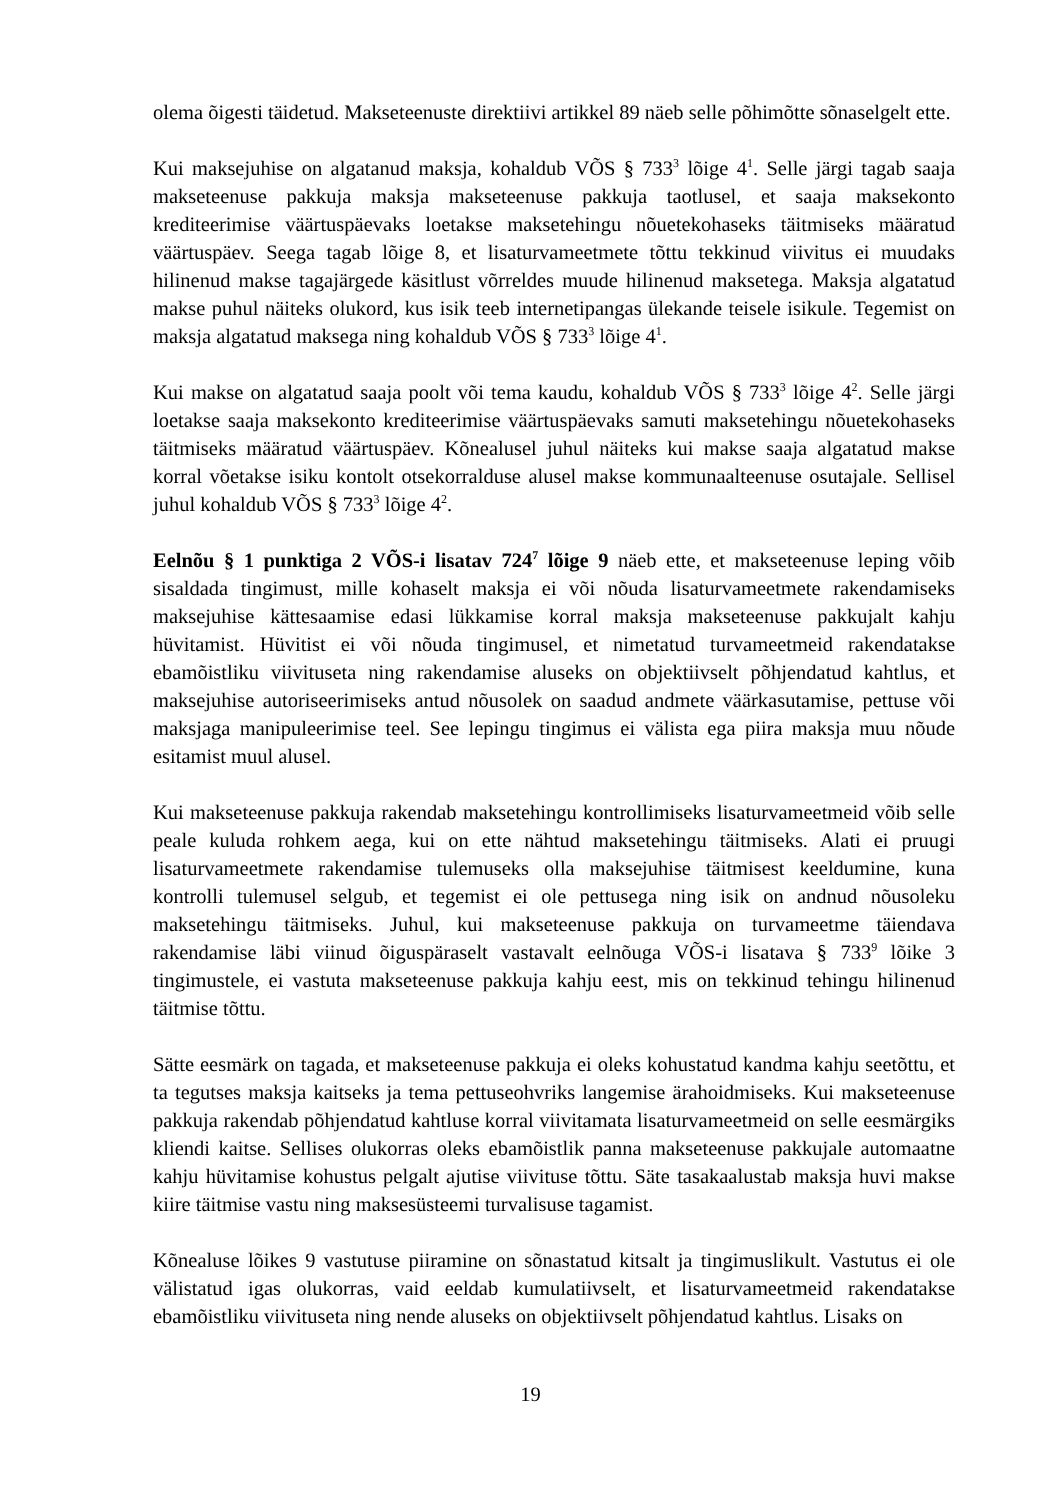olema õigesti täidetud. Makseteenuste direktiivi artikkel 89 näeb selle põhimõtte sõnaselgelt ette.
Kui maksejuhise on algatanud maksja, kohaldub VÕS § 733<sup>3</sup> lõige 4<sup>1</sup>. Selle järgi tagab saaja makseteenuse pakkuja maksja makseteenuse pakkuja taotlusel, et saaja maksekonto krediteerimise väärtuspäevaks loetakse maksetehingu nõuetekohaseks täitmiseks määratud väärtuspäev. Seega tagab lõige 8, et lisaturvameetmete tõttu tekkinud viivitus ei muudaks hilinenud makse tagajärgede käsitlust võrreldes muude hilinenud maksetega. Maksja algatatud makse puhul näiteks olukord, kus isik teeb internetipangas ülekande teisele isikule. Tegemist on maksja algatatud maksega ning kohaldub VÕS § 733<sup>3</sup> lõige 4<sup>1</sup>.
Kui makse on algatatud saaja poolt või tema kaudu, kohaldub VÕS § 733<sup>3</sup> lõige 4<sup>2</sup>. Selle järgi loetakse saaja maksekonto krediteerimise väärtuspäevaks samuti maksetehingu nõuetekohaseks täitmiseks määratud väärtuspäev. Kõnealusel juhul näiteks kui makse saaja algatatud makse korral võetakse isiku kontolt otsekorralduse alusel makse kommunaalteenuse osutajale. Sellisel juhul kohaldub VÕS § 733<sup>3</sup> lõige 4<sup>2</sup>.
Eelnõu § 1 punktiga 2 VÕS-i lisatav 724<sup>7</sup> lõige 9 näeb ette, et makseteenuse leping võib sisaldada tingimust, mille kohaselt maksja ei või nõuda lisaturvameetmete rakendamiseks maksejuhise kättesaamise edasi lükkamise korral maksja makseteenuse pakkujalt kahju hüvitamist. Hüvitist ei või nõuda tingimusel, et nimetatud turvameetmeid rakendatakse ebamõistliku viivituseta ning rakendamise aluseks on objektiivselt põhjendatud kahtlus, et maksejuhise autoriseerimiseks antud nõusolek on saadud andmete väärkasutamise, pettuse või maksjaga manipuleerimise teel. See lepingu tingimus ei välista ega piira maksja muu nõude esitamist muul alusel.
Kui makseteenuse pakkuja rakendab maksetehingu kontrollimiseks lisaturvameetmeid võib selle peale kuluda rohkem aega, kui on ette nähtud maksetehingu täitmiseks. Alati ei pruugi lisaturvameetmete rakendamise tulemuseks olla maksejuhise täitmisest keeldumine, kuna kontrolli tulemusel selgub, et tegemist ei ole pettusega ning isik on andnud nõusoleku maksetehingu täitmiseks. Juhul, kui makseteenuse pakkuja on turvameetme täiendava rakendamise läbi viinud õiguspäraselt vastavalt eelnõuga VÕS-i lisatava § 733<sup>9</sup> lõike 3 tingimustele, ei vastuta makseteenuse pakkuja kahju eest, mis on tekkinud tehingu hilinenud täitmise tõttu.
Sätte eesmärk on tagada, et makseteenuse pakkuja ei oleks kohustatud kandma kahju seetõttu, et ta tegutses maksja kaitseks ja tema pettuseohvriks langemise ärahoidmiseks. Kui makseteenuse pakkuja rakendab põhjendatud kahtluse korral viivitamata lisaturvameetmeid on selle eesmärgiks kliendi kaitse. Sellises olukorras oleks ebamõistlik panna makseteenuse pakkujale automaatne kahju hüvitamise kohustus pelgalt ajutise viivituse tõttu. Säte tasakaalustab maksja huvi makse kiire täitmise vastu ning maksesüsteemi turvalisuse tagamist.
Kõnealuse lõikes 9 vastutuse piiramine on sõnastatud kitsalt ja tingimuslikult. Vastutus ei ole välistatud igas olukorras, vaid eeldab kumulatiivselt, et lisaturvameetmeid rakendatakse ebamõistliku viivituseta ning nende aluseks on objektiivselt põhjendatud kahtlus. Lisaks on
19